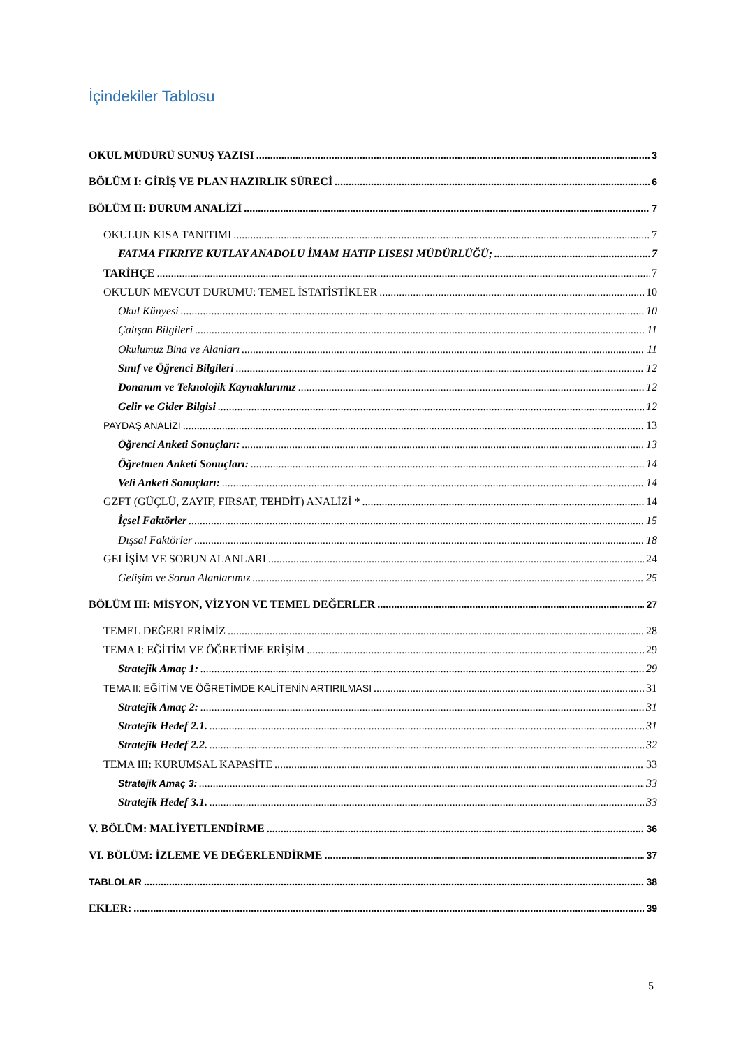İçindekiler Tablosu
OKUL MÜDÜRÜ SUNUŞ YAZISI 3
BÖLÜM I: GİRİŞ VE PLAN HAZIRLIK SÜRECİ 6
BÖLÜM II: DURUM ANALİZİ 7
OKULUN KISA TANITIMI 7
FATMA FIKRIYE KUTLAY ANADOLU İMAM HATIP LISESI MÜDÜRLÜĞÜ; 7
TARİHÇE 7
OKULUN MEVCUT DURUMU: TEMEL İSTATİSTİKLER 10
Okul Künyesi 10
Çalışan Bilgileri 11
Okulumuz Bina ve Alanları 11
Sınıf ve Öğrenci Bilgileri 12
Donanım ve Teknolojik Kaynaklarımız 12
Gelir ve Gider Bilgisi 12
PAYDAŞ ANALİZİ 13
Öğrenci Anketi Sonuçları: 13
Öğretmen Anketi Sonuçları: 14
Veli Anketi Sonuçları: 14
GZFT (GÜÇLÜ, ZAYIF, FIRSAT, TEHDİT) ANALİZİ * 14
İçsel Faktörler 15
Dışsal Faktörler 18
GELİŞİM VE SORUN ALANLARI 24
Gelişim ve Sorun Alanlarımız 25
BÖLÜM III: MİSYON, VİZYON VE TEMEL DEĞERLER 27
TEMEL DEĞERLERİMİZ 28
TEMA I: EĞİTİM VE ÖĞRETİME ERİŞİM 29
Stratejik Amaç 1: 29
TEMA II: EĞİTİM VE ÖĞRETİMDE KALİTENİN ARTIRILMASI 31
Stratejik Amaç 2: 31
Stratejik Hedef 2.1. 31
Stratejik Hedef 2.2. 32
TEMA III: KURUMSAL KAPASİTE 33
Stratejik Amaç 3: 33
Stratejik Hedef 3.1. 33
V. BÖLÜM: MALİYETLENDİRME 36
VI. BÖLÜM: İZLEME VE DEĞERLENDİRME 37
TABLOLAR 38
EKLER: 39
5